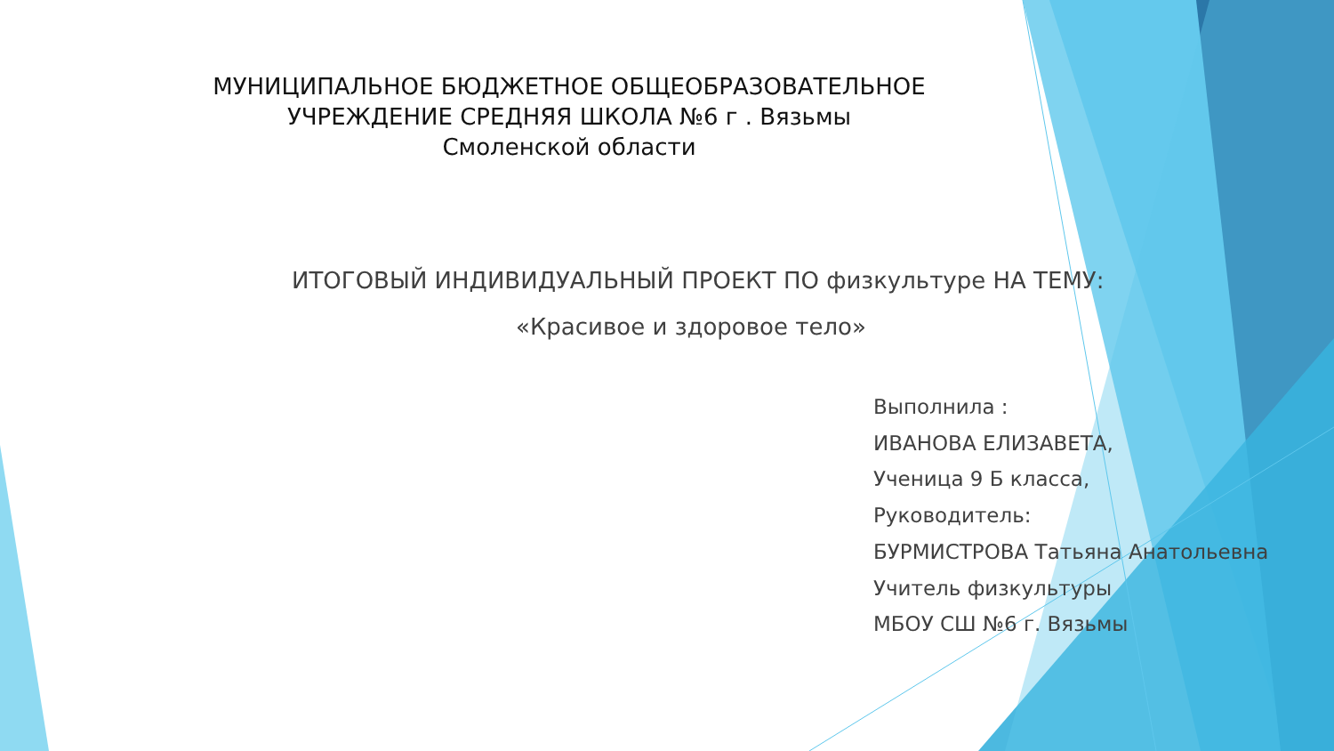МУНИЦИПАЛЬНОЕ БЮДЖЕТНОЕ ОБЩЕОБРАЗОВАТЕЛЬНОЕ
УЧРЕЖДЕНИЕ СРЕДНЯЯ ШКОЛА №6 г . Вязьмы
Смоленской области
ИТОГОВЫЙ ИНДИВИДУАЛЬНЫЙ ПРОЕКТ ПО физкультуре НА ТЕМУ:
«Красивое и здоровое тело»
Выполнила :
ИВАНОВА ЕЛИЗАВЕТА,
Ученица 9 Б класса,
Руководитель:
БУРМИСТРОВА Татьяна Анатольевна
Учитель физкультуры
МБОУ СШ №6 г. Вязьмы